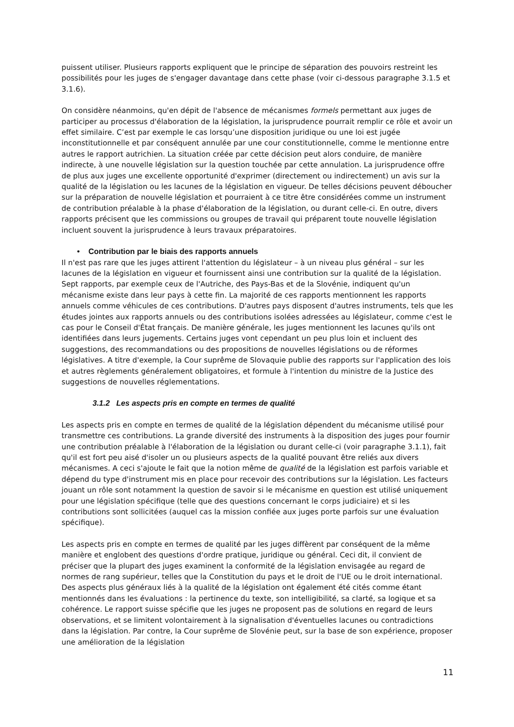puissent utiliser. Plusieurs rapports expliquent que le principe de séparation des pouvoirs restreint les possibilités pour les juges de s'engager davantage dans cette phase (voir ci-dessous paragraphe 3.1.5 et 3.1.6).
On considère néanmoins, qu'en dépit de l'absence de mécanismes formels permettant aux juges de participer au processus d'élaboration de la législation, la jurisprudence pourrait remplir ce rôle et avoir un effet similaire. C’est par exemple le cas lorsqu’une disposition juridique ou une loi est jugée inconstitutionnelle et par conséquent annulée par une cour constitutionnelle, comme le mentionne entre autres le rapport autrichien. La situation créée par cette décision peut alors conduire, de manière indirecte, à une nouvelle législation sur la question touchée par cette annulation. La jurisprudence offre de plus aux juges une excellente opportunité d'exprimer (directement ou indirectement) un avis sur la qualité de la législation ou les lacunes de la législation en vigueur. De telles décisions peuvent déboucher sur la préparation de nouvelle législation et pourraient à ce titre être considérées comme un instrument de contribution préalable à la phase d'élaboration de la législation, ou durant celle-ci. En outre, divers rapports précisent que les commissions ou groupes de travail qui préparent toute nouvelle législation incluent souvent la jurisprudence à leurs travaux préparatoires.
• Contribution par le biais des rapports annuels
Il n'est pas rare que les juges attirent l'attention du législateur – à un niveau plus général – sur les lacunes de la législation en vigueur et fournissent ainsi une contribution sur la qualité de la législation. Sept rapports, par exemple ceux de l'Autriche, des Pays-Bas et de la Slovénie, indiquent qu'un mécanisme existe dans leur pays à cette fin. La majorité de ces rapports mentionnent les rapports annuels comme véhicules de ces contributions. D'autres pays disposent d'autres instruments, tels que les études jointes aux rapports annuels ou des contributions isolées adressées au législateur, comme c'est le cas pour le Conseil d'État français. De manière générale, les juges mentionnent les lacunes qu'ils ont identifiées dans leurs jugements. Certains juges vont cependant un peu plus loin et incluent des suggestions, des recommandations ou des propositions de nouvelles législations ou de réformes législatives. A titre d'exemple, la Cour suprême de Slovaquie publie des rapports sur l'application des lois et autres règlements généralement obligatoires, et formule à l'intention du ministre de la Justice des suggestions de nouvelles réglementations.
3.1.2 Les aspects pris en compte en termes de qualité
Les aspects pris en compte en termes de qualité de la législation dépendent du mécanisme utilisé pour transmettre ces contributions. La grande diversité des instruments à la disposition des juges pour fournir une contribution préalable à l'élaboration de la législation ou durant celle-ci (voir paragraphe 3.1.1), fait qu'il est fort peu aisé d'isoler un ou plusieurs aspects de la qualité pouvant être reliés aux divers mécanismes. A ceci s'ajoute le fait que la notion même de qualité de la législation est parfois variable et dépend du type d'instrument mis en place pour recevoir des contributions sur la législation. Les facteurs jouant un rôle sont notamment la question de savoir si le mécanisme en question est utilisé uniquement pour une législation spécifique (telle que des questions concernant le corps judiciaire) et si les contributions sont sollicitées (auquel cas la mission confiée aux juges porte parfois sur une évaluation spécifique).
Les aspects pris en compte en termes de qualité par les juges diffèrent par conséquent de la même manière et englobent des questions d'ordre pratique, juridique ou général. Ceci dit, il convient de préciser que la plupart des juges examinent la conformité de la législation envisagée au regard de normes de rang supérieur, telles que la Constitution du pays et le droit de l'UE ou le droit international. Des aspects plus généraux liés à la qualité de la législation ont également été cités comme étant mentionnés dans les évaluations : la pertinence du texte, son intelligibilité, sa clarté, sa logique et sa cohérence. Le rapport suisse spécifie que les juges ne proposent pas de solutions en regard de leurs observations, et se limitent volontairement à la signalisation d'éventuelles lacunes ou contradictions dans la législation. Par contre, la Cour suprême de Slovénie peut, sur la base de son expérience, proposer une amélioration de la législation
11